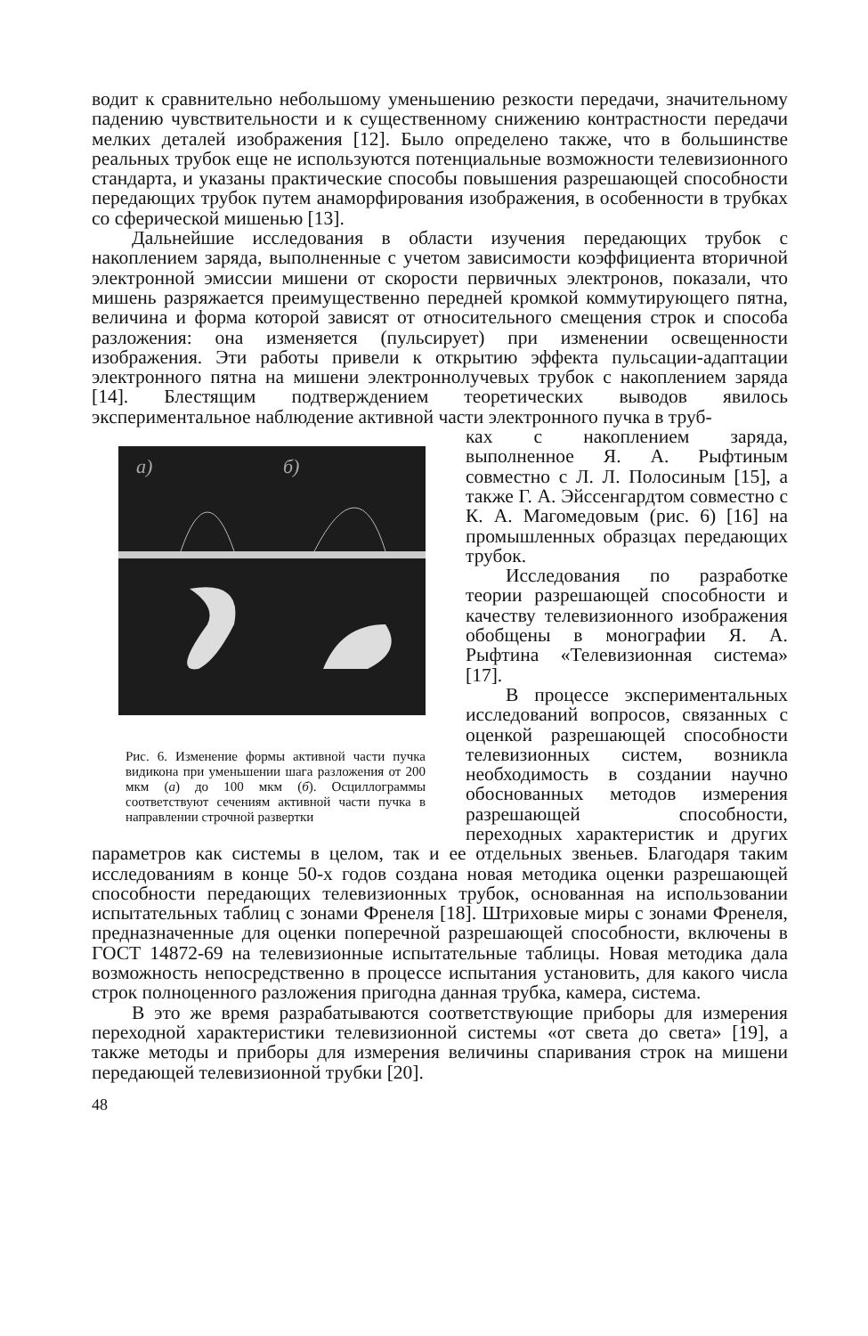водит к сравнительно небольшому уменьшению резкости передачи, значительному падению чувствительности и к существенному снижению контрастности передачи мелких деталей изображения [12]. Было определено также, что в большинстве реальных трубок еще не используются потенциальные возможности телевизионного стандарта, и указаны практические способы повышения разрешающей способности передающих трубок путем анаморфирования изображения, в особенности в трубках со сферической мишенью [13].
Дальнейшие исследования в области изучения передающих трубок с накоплением заряда, выполненные с учетом зависимости коэффициента вторичной электронной эмиссии мишени от скорости первичных электронов, показали, что мишень разряжается преимущественно передней кромкой коммутирующего пятна, величина и форма которой зависят от относительного смещения строк и способа разложения: она изменяется (пульсирует) при изменении освещенности изображения. Эти работы привели к открытию эффекта пульсации-адаптации электронного пятна на мишени электроннолучевых трубок с накоплением заряда [14]. Блестящим подтверждением теоретических выводов явилось экспериментальное наблюдение активной части электронного пучка в труб-
а)
б)
Рис. 6. Изменение формы активной части пучка видикона при уменьшении шага разложения от 200 мкм (а) до 100 мкм (б). Осциллограммы соответствуют сечениям активной части пучка в направлении строчной развертки
ках с накоплением заряда, выполненное Я. А. Рыфтиным совместно с Л. Л. Полосиным [15], а также Г. А. Эйссенгардтом совместно с К. А. Магомедовым (рис. 6) [16] на промышленных образцах передающих трубок.
Исследования по разработке теории разрешающей способности и качеству телевизионного изображения обобщены в монографии Я. А. Рыфтина «Телевизионная система» [17].
В процессе экспериментальных исследований вопросов, связанных с оценкой разрешающей способности телевизионных систем, возникла необходимость в создании научно обоснованных методов измерения разрешающей способности, переходных характеристик и других параметров как системы в целом, так и ее отдельных звеньев. Благодаря таким исследованиям в конце 50-х годов создана новая методика оценки разрешающей способности передающих телевизионных трубок, основанная на использовании испытательных таблиц с зонами Френеля [18]. Штриховые миры с зонами Френеля, предназначенные для оценки поперечной разрешающей способности, включены в ГОСТ 14872-69 на телевизионные испытательные таблицы. Новая методика дала возможность непосредственно в процессе испытания установить, для какого числа строк полноценного разложения пригодна данная трубка, камера, система.
В это же время разрабатываются соответствующие приборы для измерения переходной характеристики телевизионной системы «от света до света» [19], а также методы и приборы для измерения величины спаривания строк на мишени передающей телевизионной трубки [20].
48